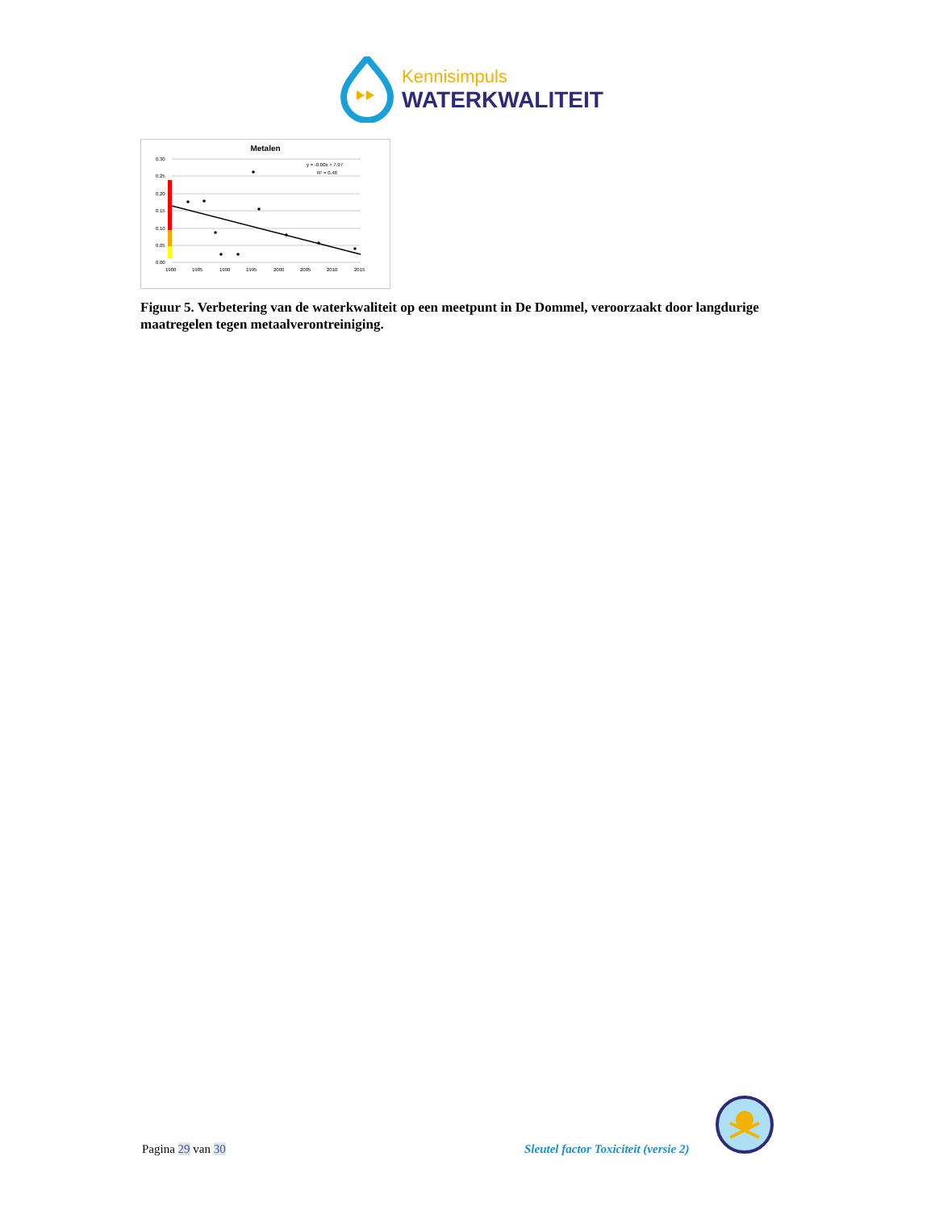Kennisimpuls
WATERKWALITEIT
Metalen
0.30
0.25
0.20
0.15
0.10
0.05
0.00
1980
1985
1990
1995
2000
2005
2010
2015
y = -0.00x + 7.97
R² = 0.48
Figuur 5. Verbetering van de waterkwaliteit op een meetpunt in De Dommel, veroorzaakt door langdurige maatregelen tegen metaalverontreiniging.
Pagina 29 van 30
Sleutel factor Toxiciteit (versie 2)